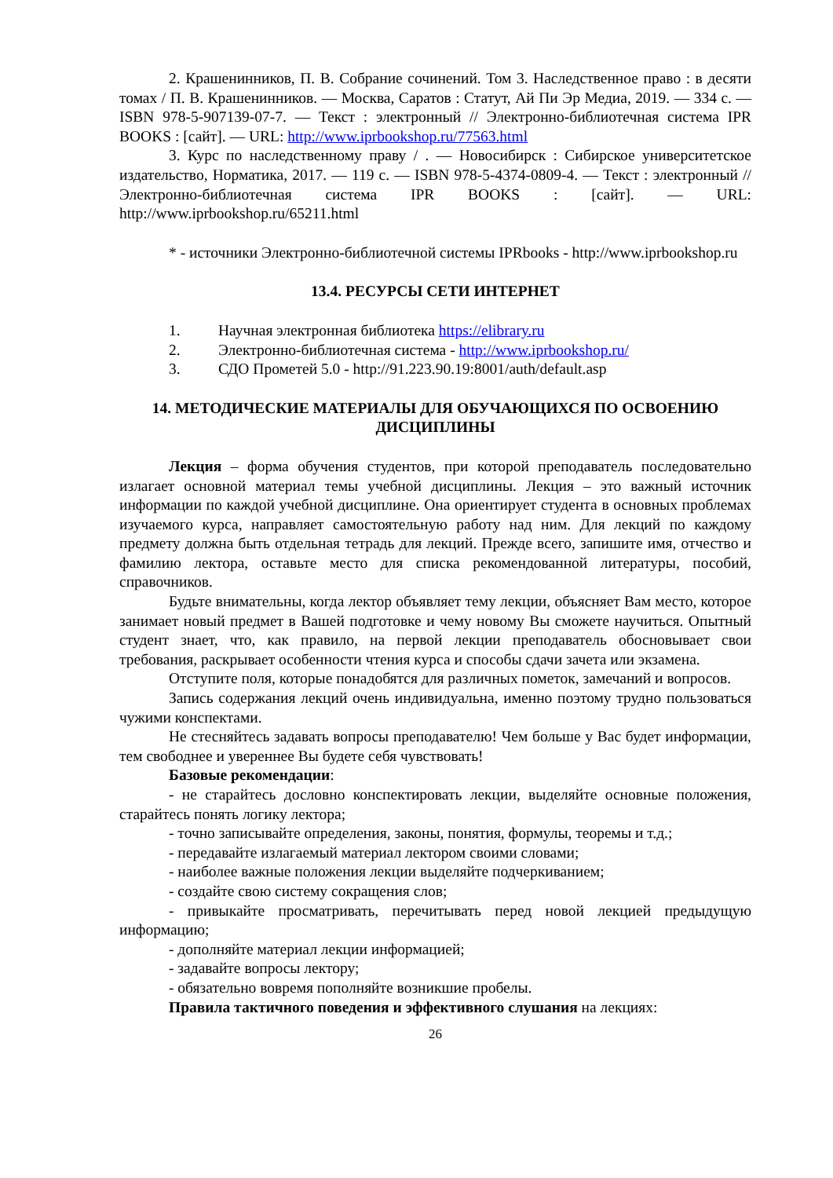2. Крашенинников, П. В. Собрание сочинений. Том 3. Наследственное право : в десяти томах / П. В. Крашенинников. — Москва, Саратов : Статут, Ай Пи Эр Медиа, 2019. — 334 c. — ISBN 978-5-907139-07-7. — Текст : электронный // Электронно-библиотечная система IPR BOOKS : [сайт]. — URL: http://www.iprbookshop.ru/77563.html
3. Курс по наследственному праву / . — Новосибирск : Сибирское университетское издательство, Норматика, 2017. — 119 c. — ISBN 978-5-4374-0809-4. — Текст : электронный // Электронно-библиотечная система IPR BOOKS : [сайт]. — URL: http://www.iprbookshop.ru/65211.html
* - источники Электронно-библиотечной системы IPRbooks - http://www.iprbookshop.ru
13.4. РЕСУРСЫ СЕТИ ИНТЕРНЕТ
1. Научная электронная библиотека https://elibrary.ru
2. Электронно-библиотечная система - http://www.iprbookshop.ru/
3. СДО Прометей 5.0 - http://91.223.90.19:8001/auth/default.asp
14. МЕТОДИЧЕСКИЕ МАТЕРИАЛЫ ДЛЯ ОБУЧАЮЩИХСЯ ПО ОСВОЕНИЮ ДИСЦИПЛИНЫ
Лекция – форма обучения студентов, при которой преподаватель последовательно излагает основной материал темы учебной дисциплины. Лекция – это важный источник информации по каждой учебной дисциплине. Она ориентирует студента в основных проблемах изучаемого курса, направляет самостоятельную работу над ним. Для лекций по каждому предмету должна быть отдельная тетрадь для лекций. Прежде всего, запишите имя, отчество и фамилию лектора, оставьте место для списка рекомендованной литературы, пособий, справочников.
Будьте внимательны, когда лектор объявляет тему лекции, объясняет Вам место, которое занимает новый предмет в Вашей подготовке и чему новому Вы сможете научиться. Опытный студент знает, что, как правило, на первой лекции преподаватель обосновывает свои требования, раскрывает особенности чтения курса и способы сдачи зачета или экзамена.
Отступите поля, которые понадобятся для различных пометок, замечаний и вопросов.
Запись содержания лекций очень индивидуальна, именно поэтому трудно пользоваться чужими конспектами.
Не стесняйтесь задавать вопросы преподавателю! Чем больше у Вас будет информации, тем свободнее и увереннее Вы будете себя чувствовать!
Базовые рекомендации:
- не старайтесь дословно конспектировать лекции, выделяйте основные положения, старайтесь понять логику лектора;
- точно записывайте определения, законы, понятия, формулы, теоремы и т.д.;
- передавайте излагаемый материал лектором своими словами;
- наиболее важные положения лекции выделяйте подчеркиванием;
- создайте свою систему сокращения слов;
- привыкайте просматривать, перечитывать перед новой лекцией предыдущую информацию;
- дополняйте материал лекции информацией;
- задавайте вопросы лектору;
- обязательно вовремя пополняйте возникшие пробелы.
Правила тактичного поведения и эффективного слушания на лекциях:
26